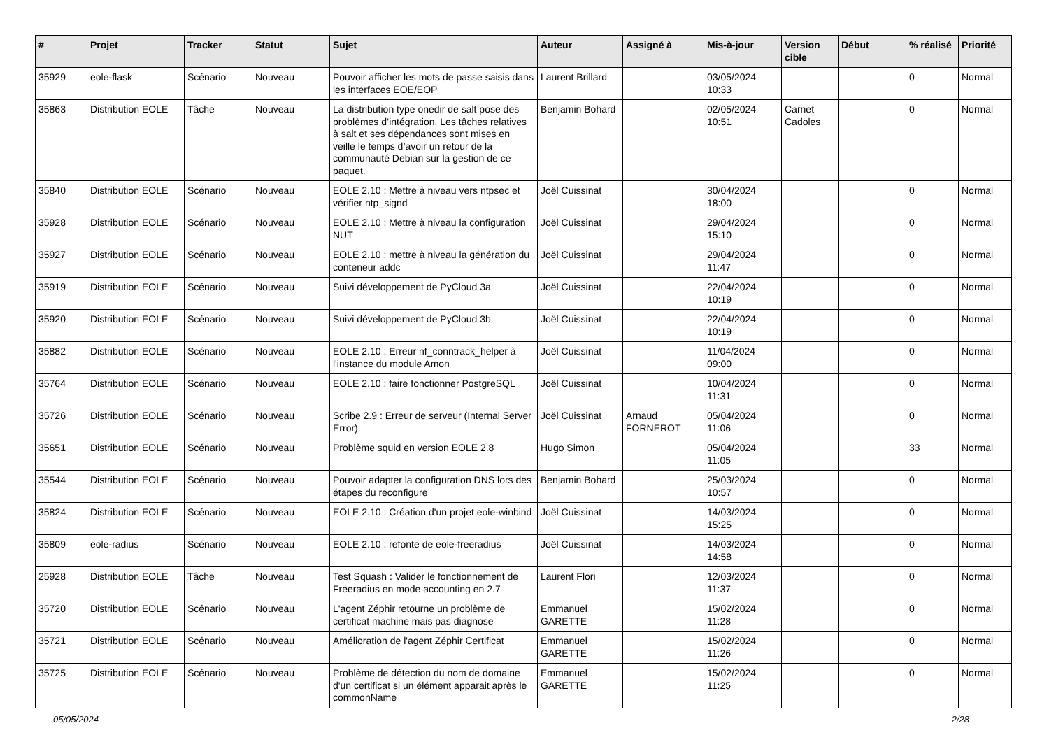| # | Projet | Tracker | Statut | Sujet | Auteur | Assigné à | Mis-à-jour | Version cible | Début | % réalisé | Priorité |
| --- | --- | --- | --- | --- | --- | --- | --- | --- | --- | --- | --- |
| 35929 | eole-flask | Scénario | Nouveau | Pouvoir afficher les mots de passe saisis dans les interfaces EOE/EOP | Laurent Brillard | | 03/05/2024 10:33 | | | 0 | Normal |
| 35863 | Distribution EOLE | Tâche | Nouveau | La distribution type onedir de salt pose des problèmes d’intégration. Les tâches relatives à salt et ses dépendances sont mises en veille le temps d’avoir un retour de la communauté Debian sur la gestion de ce paquet. | Benjamin Bohard | | 02/05/2024 10:51 | Carnet Cadoles | | 0 | Normal |
| 35840 | Distribution EOLE | Scénario | Nouveau | EOLE 2.10 : Mettre à niveau vers ntpsec et vérifier ntp_signd | Joël Cuissinat | | 30/04/2024 18:00 | | | 0 | Normal |
| 35928 | Distribution EOLE | Scénario | Nouveau | EOLE 2.10 : Mettre à niveau la configuration NUT | Joël Cuissinat | | 29/04/2024 15:10 | | | 0 | Normal |
| 35927 | Distribution EOLE | Scénario | Nouveau | EOLE 2.10 : mettre à niveau la génération du conteneur addc | Joël Cuissinat | | 29/04/2024 11:47 | | | 0 | Normal |
| 35919 | Distribution EOLE | Scénario | Nouveau | Suivi développement de PyCloud 3a | Joël Cuissinat | | 22/04/2024 10:19 | | | 0 | Normal |
| 35920 | Distribution EOLE | Scénario | Nouveau | Suivi développement de PyCloud 3b | Joël Cuissinat | | 22/04/2024 10:19 | | | 0 | Normal |
| 35882 | Distribution EOLE | Scénario | Nouveau | EOLE 2.10 : Erreur nf_conntrack_helper à l'instance du module Amon | Joël Cuissinat | | 11/04/2024 09:00 | | | 0 | Normal |
| 35764 | Distribution EOLE | Scénario | Nouveau | EOLE 2.10 : faire fonctionner PostgreSQL | Joël Cuissinat | | 10/04/2024 11:31 | | | 0 | Normal |
| 35726 | Distribution EOLE | Scénario | Nouveau | Scribe 2.9 : Erreur de serveur (Internal Server Error) | Joël Cuissinat | Arnaud FORNEROT | 05/04/2024 11:06 | | | 0 | Normal |
| 35651 | Distribution EOLE | Scénario | Nouveau | Problème squid en version EOLE 2.8 | Hugo Simon | | 05/04/2024 11:05 | | | 33 | Normal |
| 35544 | Distribution EOLE | Scénario | Nouveau | Pouvoir adapter la configuration DNS lors des étapes du reconfigure | Benjamin Bohard | | 25/03/2024 10:57 | | | 0 | Normal |
| 35824 | Distribution EOLE | Scénario | Nouveau | EOLE 2.10 : Création d'un projet eole-winbind | Joël Cuissinat | | 14/03/2024 15:25 | | | 0 | Normal |
| 35809 | eole-radius | Scénario | Nouveau | EOLE 2.10 : refonte de eole-freeradius | Joël Cuissinat | | 14/03/2024 14:58 | | | 0 | Normal |
| 25928 | Distribution EOLE | Tâche | Nouveau | Test Squash : Valider le fonctionnement de Freeradius en mode accounting en 2.7 | Laurent Flori | | 12/03/2024 11:37 | | | 0 | Normal |
| 35720 | Distribution EOLE | Scénario | Nouveau | L'agent Zéphir retourne un problème de certificat machine mais pas diagnose | Emmanuel GARETTE | | 15/02/2024 11:28 | | | 0 | Normal |
| 35721 | Distribution EOLE | Scénario | Nouveau | Amélioration de l'agent Zéphir Certificat | Emmanuel GARETTE | | 15/02/2024 11:26 | | | 0 | Normal |
| 35725 | Distribution EOLE | Scénario | Nouveau | Problème de détection du nom de domaine d'un certificat si un élément apparait après le commonName | Emmanuel GARETTE | | 15/02/2024 11:25 | | | 0 | Normal |
05/05/2024 2/28